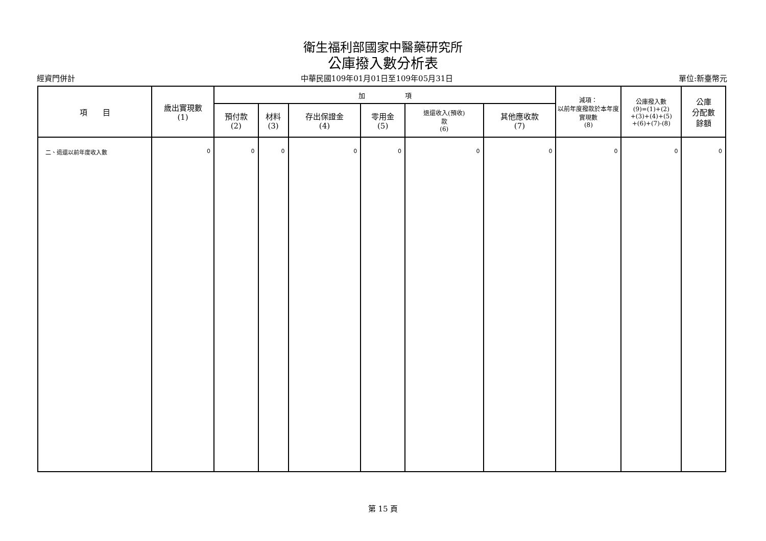衛生福利部國家中醫藥研究所
公庫撥入數分析表
經資門併計 中華民國109年01月01日至109年05月31日 單位:新臺幣元
| 項 目 | 歲出實現數 (1) | 加 項 | | | | | | 減項： 以前年度撥款於本年度實現數 (8) | 公庫撥入數 (9)=(1)+(2) +(3)+(4)+(5) +(6)+(7)-(8) | 公庫 分配數 餘額 |
| --- | --- | --- | --- | --- | --- | --- | --- | --- | --- | --- |
| | | 預付款 (2) | 材料 (3) | 存出保證金 (4) | 零用金 (5) | 退還收入(預收) 款 (6) | 其他應收款 (7) | | | |
| 二、退還以前年度收入數 | 0 | 0 | 0 | 0 | 0 | 0 | 0 | 0 | 0 | 0 |
第 15 頁